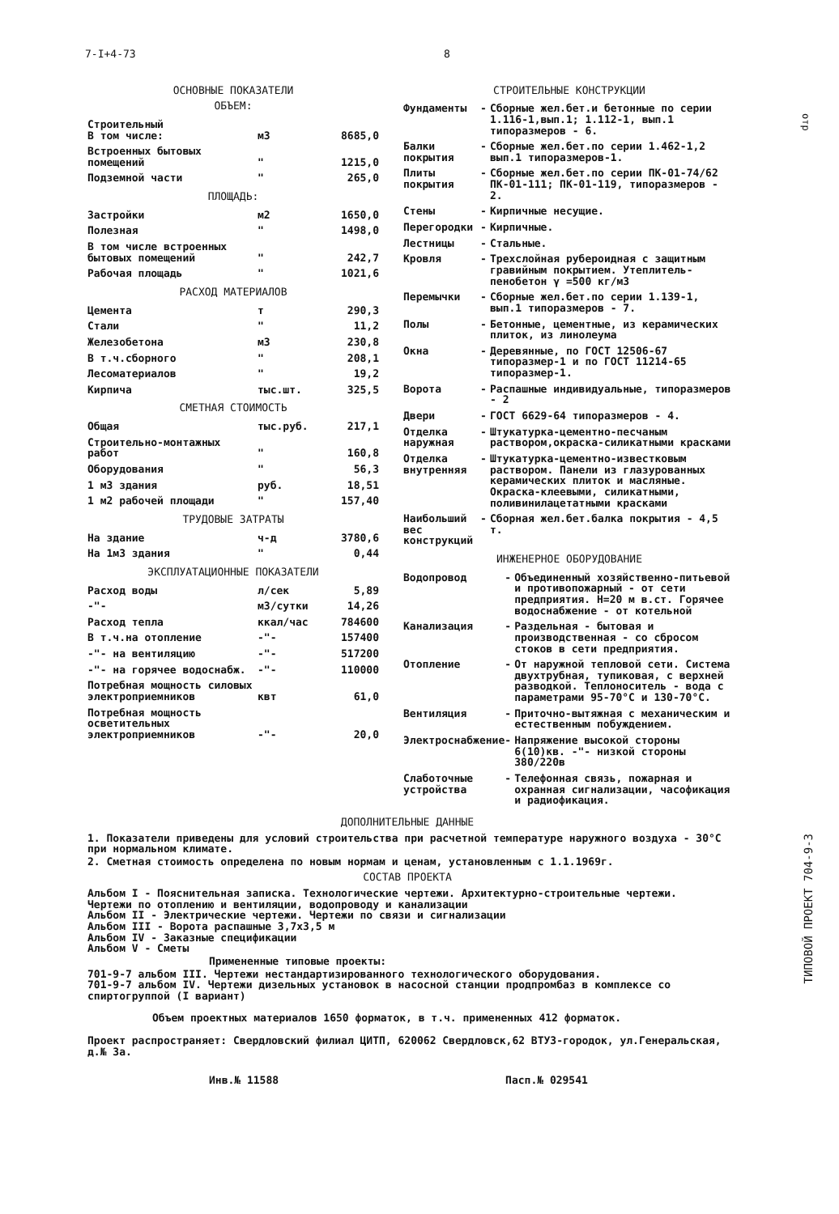7-I+4-73 8
ОСНОВНЫЕ ПОКАЗАТЕЛИ
ОБЪЕМ:
| Строительный В том числе: | м3 | 8685,0 |
| Встроенных бытовых помещений | " | 1215,0 |
| Подземной части | " | 265,0 |
ПЛОЩАДЬ:
| Застройки | м2 | 1650,0 |
| Полезная | " | 1498,0 |
| В том числе встроенных бытовых помещений | " | 242,7 |
| Рабочая площадь | " | 1021,6 |
РАСХОД МАТЕРИАЛОВ
| Цемента | т | 290,3 |
| Стали | " | 11,2 |
| Железобетона | м3 | 230,8 |
| В т.ч.сборного | " | 208,1 |
| Лесоматериалов | " | 19,2 |
| Кирпича | тыс.шт. | 325,5 |
СМЕТНАЯ СТОИМОСТЬ
| Общая | тыс.руб. | 217,1 |
| Строительно-монтажных работ | " | 160,8 |
| Оборудования | " | 56,3 |
| 1 м3 здания | руб. | 18,51 |
| 1 м2 рабочей площади | " | 157,40 |
ТРУДОВЫЕ ЗАТРАТЫ
| На здание | ч-д | 3780,6 |
| На 1м3 здания | " | 0,44 |
ЭКСПЛУАТАЦИОННЫЕ ПОКАЗАТЕЛИ
| Расход воды | л/сек | 5,89 |
| -"- | м3/сутки | 14,26 |
| Расход тепла | ккал/час | 784600 |
| В т.ч.на отопление | -"- | 157400 |
| -"- на вентиляцию | -"- | 517200 |
| -"- на горячее водоснабж. | -"- | 110000 |
| Потребная мощность силовых электроприемников | квт | 61,0 |
| Потребная мощность осветительных электроприемников | -"- | 20,0 |
СТРОИТЕЛЬНЫЕ КОНСТРУКЦИИ
| Фундаменты | - | Сборные жел.бет.и бетонные по серии 1.116-1,вып.1; 1.112-1, вып.1 типоразмеров - 6. |
| Балки покрытия | - | Сборные жел.бет.по серии 1.462-1,2 вып.1 типоразмеров-1. |
| Плиты покрытия | - | Сборные жел.бет.по серии ПК-01-74/62 ПК-01-111; ПК-01-119, типоразмеров - 2. |
| Стены | - | Кирпичные несущие. |
| Перегородки | - | Кирпичные. |
| Лестницы | - | Стальные. |
| Кровля | - | Трехслойная рубероидная с защитным гравийным покрытием. Утеплитель-пенобетон γ =500 кг/м3 |
| Перемычки | - | Сборные жел.бет.по серии 1.139-1, вып.1 типоразмеров - 7. |
| Полы | - | Бетонные, цементные, из керамических плиток, из линолеума |
| Окна | - | Деревянные, по ГОСТ 12506-67 типоразмер-1 и по ГОСТ 11214-65 типоразмер-1. |
| Ворота | - | Распашные индивидуальные, типоразмеров - 2 |
| Двери | - | ГОСТ 6629-64 типоразмеров - 4. |
| Отделка наружная | - | Штукатурка-цементно-песчаным раствором,окраска-силикатными красками |
| Отделка внутренняя | - | Штукатурка-цементно-известковым раствором. Панели из глазурованных керамических плиток и масляные. Окраска-клеевыми, силикатными, поливинилацетатными красками |
| Наибольший вес конструкций | - | Сборная жел.бет.балка покрытия - 4,5 т. |
ИНЖЕНЕРНОЕ ОБОРУДОВАНИЕ
| Водопровод | - | Объединенный хозяйственно-питьевой и противопожарный - от сети предприятия. Н=20 м в.ст. Горячее водоснабжение - от котельной |
| Канализация | - | Раздельная - бытовая и производственная - со сбросом стоков в сети предприятия. |
| Отопление | - | От наружной тепловой сети. Система двухтрубная, тупиковая, с верхней разводкой. Теплоноситель - вода с параметрами 95-70°С и 130-70°С. |
| Вентиляция | - | Приточно-вытяжная с механическим и естественным побуждением. |
| Электроснабжение | - | Напряжение высокой стороны 6(10)кв. -"- низкой стороны 380/220в |
| Слаботочные устройства | - | Телефонная связь, пожарная и охранная сигнализации, часофикация и радиофикация. |
ДОПОЛНИТЕЛЬНЫЕ ДАННЫЕ
1. Показатели приведены для условий строительства при расчетной температуре наружного воздуха - 30°С при нормальном климате.
2. Сметная стоимость определена по новым нормам и ценам, установленным с 1.1.1969г.
СОСТАВ ПРОЕКТА
Альбом I - Пояснительная записка. Технологические чертежи. Архитектурно-строительные чертежи. Чертежи по отоплению и вентиляции, водопроводу и канализации
Альбом II - Электрические чертежи. Чертежи по связи и сигнализации
Альбом III - Ворота распашные 3,7х3,5 м
Альбом IV - Заказные спецификации
Альбом V - Сметы
Примененные типовые проекты:
701-9-7 альбом III. Чертежи нестандартизированного технологического оборудования.
701-9-7 альбом IV. Чертежи дизельных установок в насосной станции продпромбаз в комплексе со спиртогруппой (I вариант)
Объем проектных материалов 1650 форматок, в т.ч. примененных 412 форматок.
Проект распространяет: Свердловский филиал ЦИТП, 620062 Свердловск,62 ВТУЗ-городок, ул.Генеральская, д.№ 3а.
Инв.№ 11588 Пасп.№ 029541
ТИПОВОЙ ПРОЕКТ 704-9-3
отр